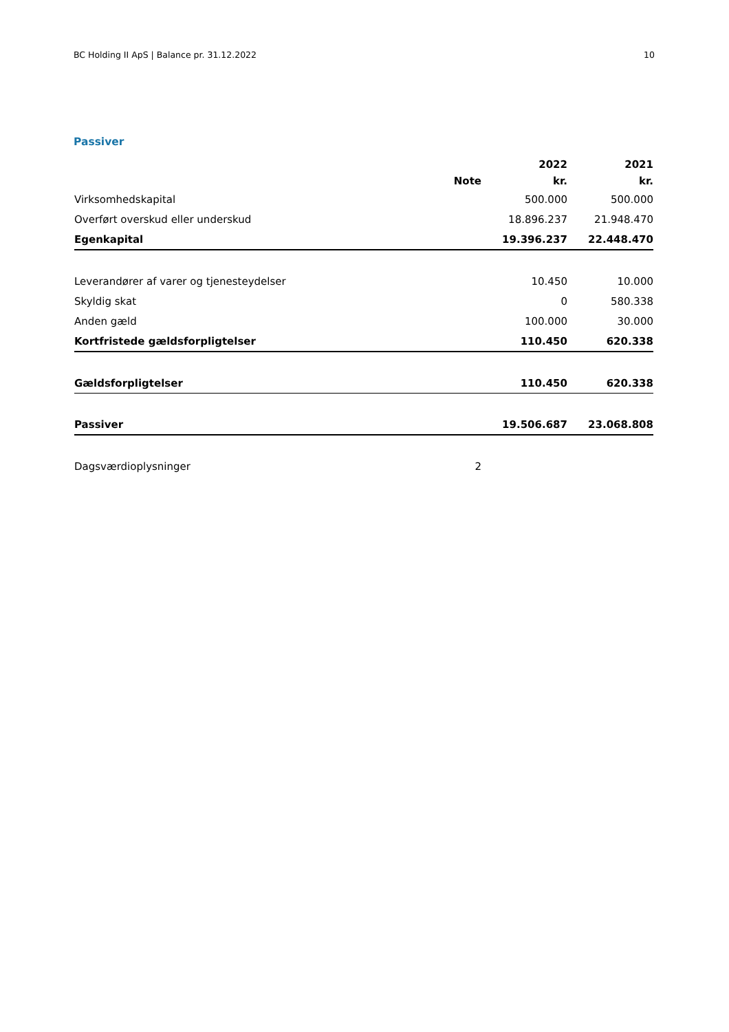BC Holding II ApS | Balance pr. 31.12.2022 10
Passiver
| | | 2022 | 2021 |
| --- | --- | --- | --- |
| | Note | kr. | kr. |
| Virksomhedskapital | | 500.000 | 500.000 |
| Overført overskud eller underskud | | 18.896.237 | 21.948.470 |
| Egenkapital | | 19.396.237 | 22.448.470 |
| Leverandører af varer og tjenesteydelser | | 10.450 | 10.000 |
| Skyldig skat | | 0 | 580.338 |
| Anden gæld | | 100.000 | 30.000 |
| Kortfristede gældsforpligtelser | | 110.450 | 620.338 |
| Gældsforpligtelser | | 110.450 | 620.338 |
| Passiver | | 19.506.687 | 23.068.808 |
| Dagsværdioplysninger | 2 | | |